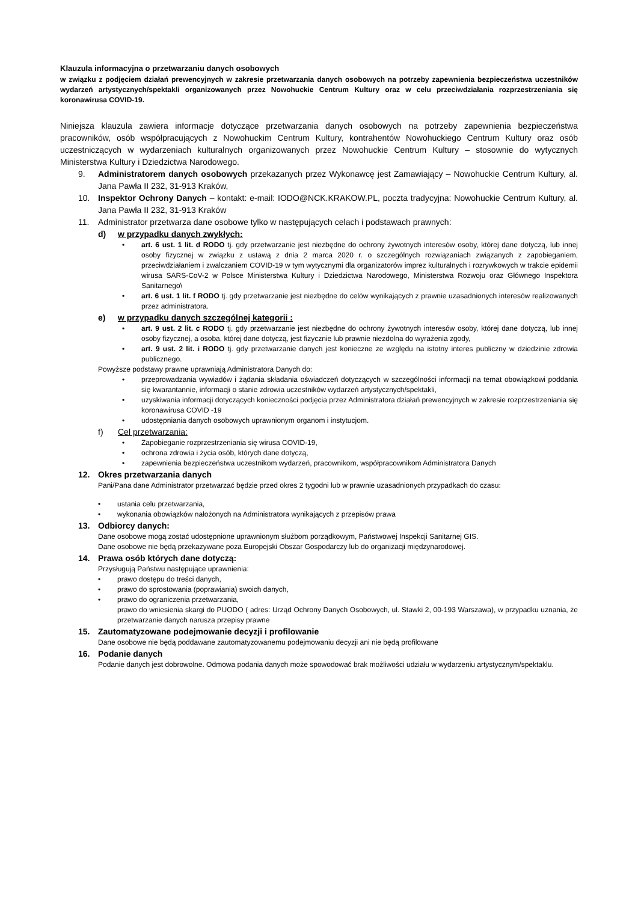Klauzula informacyjna o przetwarzaniu danych osobowych
w związku z podjęciem działań prewencyjnych w zakresie przetwarzania danych osobowych na potrzeby zapewnienia bezpieczeństwa uczestników wydarzeń artystycznych/spektakli organizowanych przez Nowohuckie Centrum Kultury oraz w celu przeciwdziałania rozprzestrzeniania się koronawirusa COVID-19.
Niniejsza klauzula zawiera informacje dotyczące przetwarzania danych osobowych na potrzeby zapewnienia bezpieczeństwa pracowników, osób współpracujących z Nowohuckim Centrum Kultury, kontrahentów Nowohuckiego Centrum Kultury oraz osób uczestniczących w wydarzeniach kulturalnych organizowanych przez Nowohuckie Centrum Kultury – stosownie do wytycznych Ministerstwa Kultury i Dziedzictwa Narodowego.
9. Administratorem danych osobowych przekazanych przez Wykonawcę jest Zamawiający – Nowohuckie Centrum Kultury, al. Jana Pawła II 232, 31-913 Kraków,
10. Inspektor Ochrony Danych – kontakt: e-mail: IODO@NCK.KRAKOW.PL, poczta tradycyjna: Nowohuckie Centrum Kultury, al. Jana Pawła II 232, 31-913 Kraków
11. Administrator przetwarza dane osobowe tylko w następujących celach i podstawach prawnych:
d) w przypadku danych zwykłych:
• art. 6 ust. 1 lit. d RODO tj. gdy przetwarzanie jest niezbędne do ochrony żywotnych interesów osoby, której dane dotyczą, lub innej osoby fizycznej w związku z ustawą z dnia 2 marca 2020 r. o szczególnych rozwiązaniach związanych z zapobieganiem, przeciwdziałaniem i zwalczaniem COVID-19 w tym wytycznymi dla organizatorów imprez kulturalnych i rozrywkowych w trakcie epidemii wirusa SARS-CoV-2 w Polsce Ministerstwa Kultury i Dziedzictwa Narodowego, Ministerstwa Rozwoju oraz Głównego Inspektora Sanitarnego\
• art. 6 ust. 1 lit. f RODO tj. gdy przetwarzanie jest niezbędne do celów wynikających z prawnie uzasadnionych interesów realizowanych przez administratora.
e) w przypadku danych szczególnej kategorii :
• art. 9 ust. 2 lit. c RODO tj. gdy przetwarzanie jest niezbędne do ochrony żywotnych interesów osoby, której dane dotyczą, lub innej osoby fizycznej, a osoba, której dane dotyczą, jest fizycznie lub prawnie niezdolna do wyrażenia zgody,
• art. 9 ust. 2 lit. i RODO tj. gdy przetwarzanie danych jest konieczne ze względu na istotny interes publiczny w dziedzinie zdrowia publicznego.
Powyższe podstawy prawne uprawniają Administratora Danych do:
• przeprowadzania wywiadów i żądania składania oświadczeń dotyczących w szczególności informacji na temat obowiązkowi poddania się kwarantannie, informacji o stanie zdrowia uczestników wydarzeń artystycznych/spektakli,
• uzyskiwania informacji dotyczących konieczności podjęcia przez Administratora działań prewencyjnych w zakresie rozprzestrzeniania się koronawirusa COVID -19
• udostępniania danych osobowych uprawnionym organom i instytucjom.
f) Cel przetwarzania:
• Zapobieganie rozprzestrzeniania się wirusa COVID-19,
• ochrona zdrowia i życia osób, których dane dotyczą,
• zapewnienia bezpieczeństwa uczestnikom wydarzeń, pracownikom, współpracownikom Administratora Danych
12. Okres przetwarzania danych
Pani/Pana dane Administrator przetwarzać będzie przed okres 2 tygodni lub w prawnie uzasadnionych przypadkach do czasu:
• ustania celu przetwarzania,
• wykonania obowiązków nałożonych na Administratora wynikających z przepisów prawa
13. Odbiorcy danych:
Dane osobowe mogą zostać udostępnione uprawnionym służbom porządkowym, Państwowej Inspekcji Sanitarnej GIS.
Dane osobowe nie będą przekazywane poza Europejski Obszar Gospodarczy lub do organizacji międzynarodowej.
14. Prawa osób których dane dotyczą:
Przysługują Państwu następujące uprawnienia:
• prawo dostępu do treści danych,
• prawo do sprostowania (poprawiania) swoich danych,
• prawo do ograniczenia przetwarzania,
prawo do wniesienia skargi do PUODO ( adres: Urząd Ochrony Danych Osobowych, ul. Stawki 2, 00-193 Warszawa), w przypadku uznania, że przetwarzanie danych narusza przepisy prawne
15. Zautomatyzowane podejmowanie decyzji i profilowanie
Dane osobowe nie będą poddawane zautomatyzowanemu podejmowaniu decyzji ani nie będą profilowane
16. Podanie danych
Podanie danych jest dobrowolne. Odmowa podania danych może spowodować brak możliwości udziału w wydarzeniu artystycznym/spektaklu.